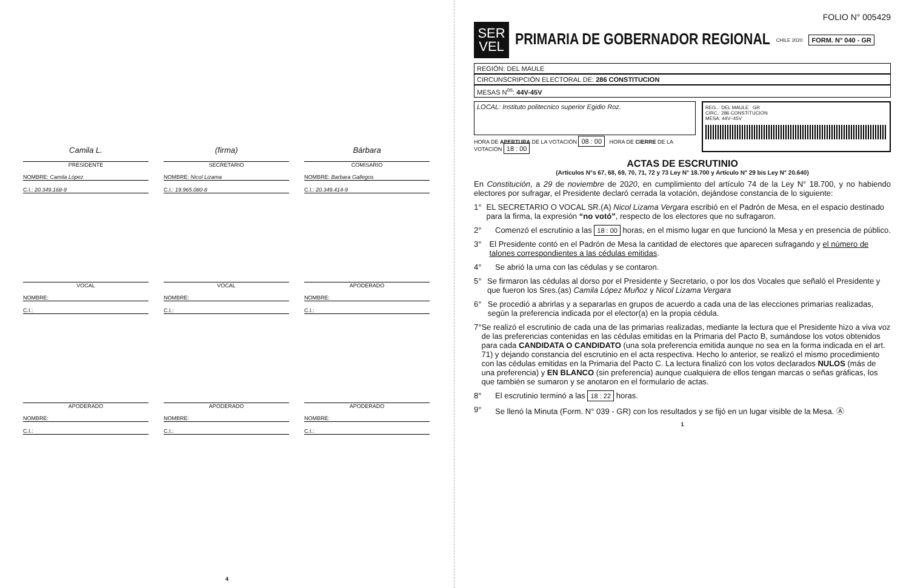Camila L.
PRESIDENTE
NOMBRE: Camila López
C.I.: 20.349.168-9
(firma)
SECRETARIO
NOMBRE: Nicol Lizama
C.I.: 19.965.080-8
Bárbara
COMISARIO
NOMBRE: Barbara Gallegos
C.I.: 20.349.414-9
VOCAL
NOMBRE:
C.I.:
VOCAL
NOMBRE:
C.I.:
APODERADO
NOMBRE:
C.I.:
APODERADO
NOMBRE:
C.I.:
APODERADO
NOMBRE:
C.I.:
APODERADO
NOMBRE:
C.I.:
4
FOLIO N° 005429
SER
VEL
PRIMARIA DE GOBERNADOR REGIONAL
CHILE 2020 FORM. N° 040 - GR
REGIÓN: DEL MAULE
CIRCUNSCRIPCIÓN ELECTORAL DE: 286 CONSTITUCION
MESAS N<sup>os</sup>: 44V-45V
LOCAL: Instituto politecnico superior Egidio Roz.
HORA DE APERTURA DE LA VOTACIÓN 08 : 00 HORA DE CIERRE DE LA VOTACIÓN 18 : 00
REG..: DEL MAULE GR
CIRC.: 286 CONSTITUCION
MESA: 44V–45V
ACTAS DE ESCRUTINIO
(Artículos N°s 67, 68, 69, 70, 71, 72 y 73 Ley N° 18.700 y Artículo N° 29 bis Ley N° 20.640)
En Constitución, a 29 de noviembre de 2020, en cumplimiento del artículo 74 de la Ley N° 18.700, y no habiendo electores por sufragar, el Presidente declaró cerrada la votación, dejándose constancia de lo siguiente:
1° EL SECRETARIO O VOCAL SR.(A) Nicol Lizama Vergara escribió en el Padrón de Mesa, en el espacio destinado para la firma, la expresión “no votó”, respecto de los electores que no sufragaron.
2° Comenzó el escrutinio a las 18 : 00 horas, en el mismo lugar en que funcionó la Mesa y en presencia de público.
3° El Presidente contó en el Padrón de Mesa la cantidad de electores que aparecen sufragando y el número de talones correspondientes a las cédulas emitidas.
4° Se abrió la urna con las cédulas y se contaron.
5° Se firmaron las cédulas al dorso por el Presidente y Secretario, o por los dos Vocales que señaló el Presidente y que fueron los Sres.(as) Camila López Muñoz y Nicol Lizama Vergara
6° Se procedió a abrirlas y a separarlas en grupos de acuerdo a cada una de las elecciones primarias realizadas, según la preferencia indicada por el elector(a) en la propia cédula.
7° Se realizó el escrutinio de cada una de las primarias realizadas, mediante la lectura que el Presidente hizo a viva voz de las preferencias contenidas en las cédulas emitidas en la Primaria del Pacto B, sumándose los votos obtenidos para cada CANDIDATA O CANDIDATO (una sola preferencia emitida aunque no sea en la forma indicada en el art. 71) y dejando constancia del escrutinio en el acta respectiva. Hecho lo anterior, se realizó el mismo procedimiento con las cédulas emitidas en la Primaria del Pacto C. La lectura finalizó con los votos declarados NULOS (más de una preferencia) y EN BLANCO (sin preferencia) aunque cualquiera de ellos tengan marcas o señas gráficas, los que también se sumaron y se anotaron en el formulario de actas.
8° El escrutinio terminó a las 18 : 22 horas.
9° Se llenó la Minuta (Form. N° 039 - GR) con los resultados y se fijó en un lugar visible de la Mesa. Ⓐ
1